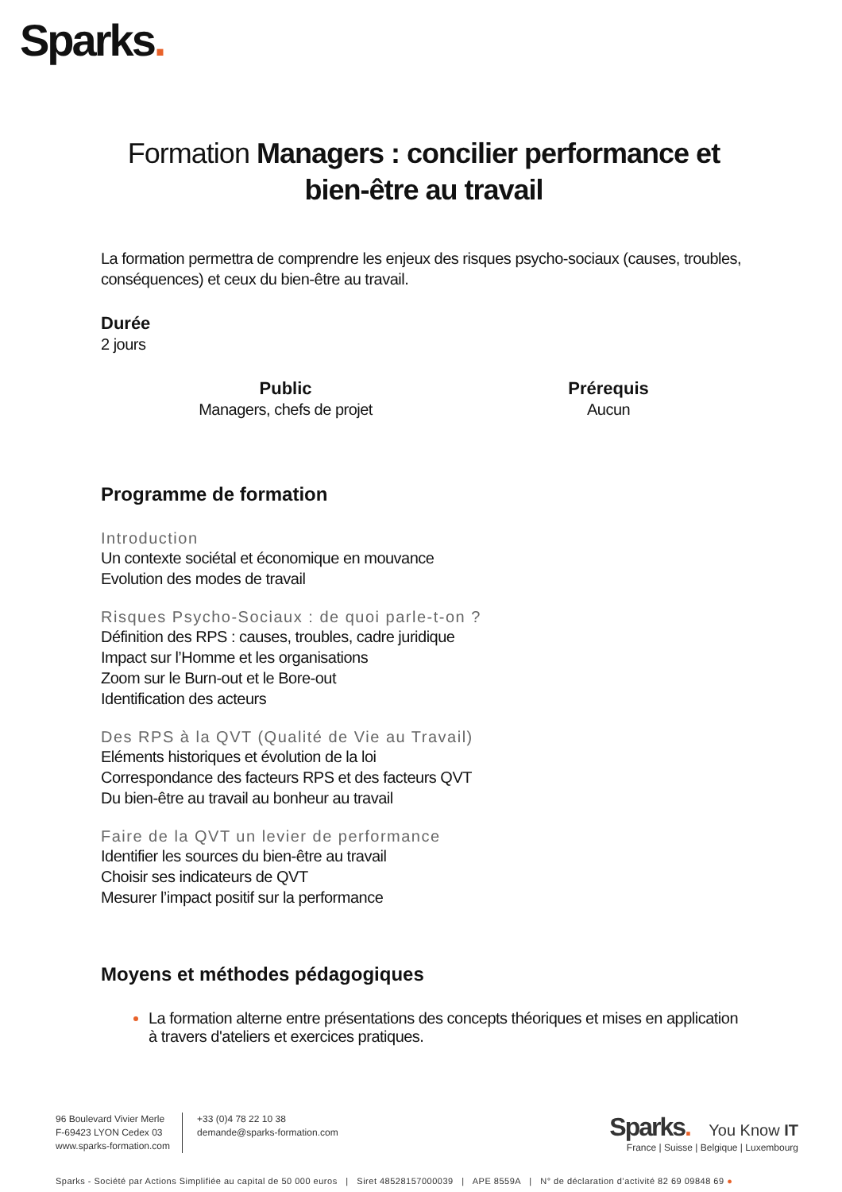Sparks.
Formation Managers : concilier performance et bien-être au travail
La formation permettra de comprendre les enjeux des risques psycho-sociaux (causes, troubles, conséquences) et ceux du bien-être au travail.
Durée
2 jours
Public
Managers, chefs de projet
Prérequis
Aucun
Programme de formation
Introduction
Un contexte sociétal et économique en mouvance
Evolution des modes de travail
Risques Psycho-Sociaux : de quoi parle-t-on ?
Définition des RPS : causes, troubles, cadre juridique
Impact sur l’Homme et les organisations
Zoom sur le Burn-out et le Bore-out
Identification des acteurs
Des RPS à la QVT (Qualité de Vie au Travail)
Eléments historiques et évolution de la loi
Correspondance des facteurs RPS et des facteurs QVT
Du bien-être au travail au bonheur au travail
Faire de la QVT un levier de performance
Identifier les sources du bien-être au travail
Choisir ses indicateurs de QVT
Mesurer l’impact positif sur la performance
Moyens et méthodes pédagogiques
La formation alterne entre présentations des concepts théoriques et mises en application à travers d'ateliers et exercices pratiques.
96 Boulevard Vivier Merle
F-69423 LYON Cedex 03
www.sparks-formation.com
+33 (0)4 78 22 10 38
demande@sparks-formation.com
Sparks. You Know IT
France | Suisse | Belgique | Luxembourg
Sparks - Société par Actions Simplifiée au capital de 50 000 euros | Siret 48528157000039 | APE 8559A | N° de déclaration d’activité 82 69 09848 69 ●